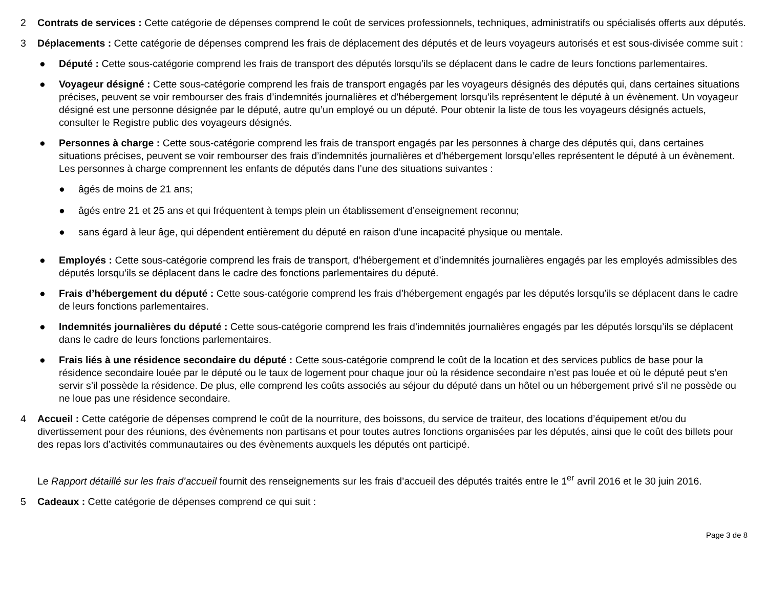2 Contrats de services : Cette catégorie de dépenses comprend le coût de services professionnels, techniques, administratifs ou spécialisés offerts aux députés.
3 Déplacements : Cette catégorie de dépenses comprend les frais de déplacement des députés et de leurs voyageurs autorisés et est sous-divisée comme suit :
● Député : Cette sous-catégorie comprend les frais de transport des députés lorsqu’ils se déplacent dans le cadre de leurs fonctions parlementaires.
● Voyageur désigné : Cette sous-catégorie comprend les frais de transport engagés par les voyageurs désignés des députés qui, dans certaines situations précises, peuvent se voir rembourser des frais d’indemnités journalières et d’hébergement lorsqu’ils représentent le député à un évènement. Un voyageur désigné est une personne désignée par le député, autre qu’un employé ou un député. Pour obtenir la liste de tous les voyageurs désignés actuels, consulter le Registre public des voyageurs désignés.
● Personnes à charge : Cette sous-catégorie comprend les frais de transport engagés par les personnes à charge des députés qui, dans certaines situations précises, peuvent se voir rembourser des frais d’indemnités journalières et d’hébergement lorsqu’elles représentent le député à un évènement. Les personnes à charge comprennent les enfants de députés dans l’une des situations suivantes :
● âgés de moins de 21 ans;
● âgés entre 21 et 25 ans et qui fréquentent à temps plein un établissement d’enseignement reconnu;
● sans égard à leur âge, qui dépendent entièrement du député en raison d’une incapacité physique ou mentale.
● Employés : Cette sous-catégorie comprend les frais de transport, d’hébergement et d’indemnités journalières engagés par les employés admissibles des députés lorsqu’ils se déplacent dans le cadre des fonctions parlementaires du député.
● Frais d’hébergement du député : Cette sous-catégorie comprend les frais d’hébergement engagés par les députés lorsqu’ils se déplacent dans le cadre de leurs fonctions parlementaires.
● Indemnités journalières du député : Cette sous-catégorie comprend les frais d’indemnités journalières engagés par les députés lorsqu’ils se déplacent dans le cadre de leurs fonctions parlementaires.
● Frais liés à une résidence secondaire du député : Cette sous-catégorie comprend le coût de la location et des services publics de base pour la résidence secondaire louée par le député ou le taux de logement pour chaque jour où la résidence secondaire n’est pas louée et où le député peut s’en servir s’il possède la résidence. De plus, elle comprend les coûts associés au séjour du député dans un hôtel ou un hébergement privé s'il ne possède ou ne loue pas une résidence secondaire.
4 Accueil : Cette catégorie de dépenses comprend le coût de la nourriture, des boissons, du service de traiteur, des locations d’équipement et/ou du divertissement pour des réunions, des évènements non partisans et pour toutes autres fonctions organisées par les députés, ainsi que le coût des billets pour des repas lors d’activités communautaires ou des évènements auxquels les députés ont participé.
Le Rapport détaillé sur les frais d’accueil fournit des renseignements sur les frais d’accueil des députés traités entre le 1<sup>er</sup> avril 2016 et le 30 juin 2016.
5 Cadeaux : Cette catégorie de dépenses comprend ce qui suit :
Page 3 de 8